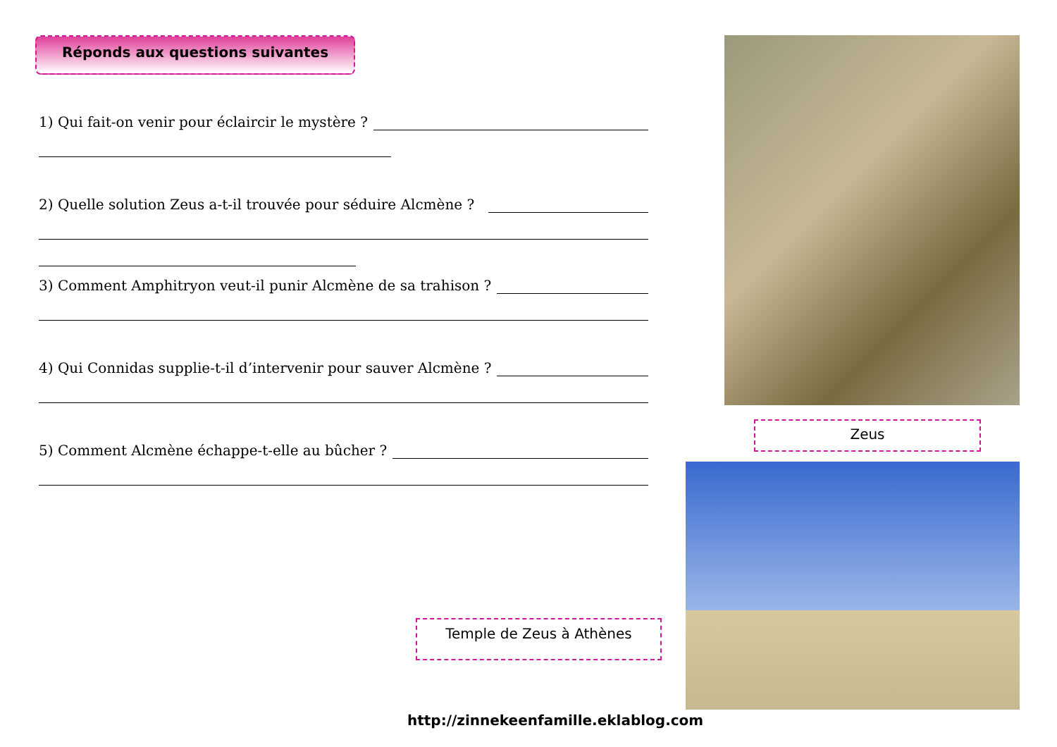Réponds aux questions suivantes
1) Qui fait-on venir pour éclaircir le mystère ?
2) Quelle solution Zeus a-t-il trouvée pour séduire Alcmène ?
3) Comment Amphitryon veut-il punir Alcmène de sa trahison ?
4) Qui Connidas supplie-t-il d’intervenir pour sauver Alcmène ?
5) Comment Alcmène échappe-t-elle au bûcher ?
Zeus
Temple de Zeus à Athènes
http://zinnekeenfamille.eklablog.com